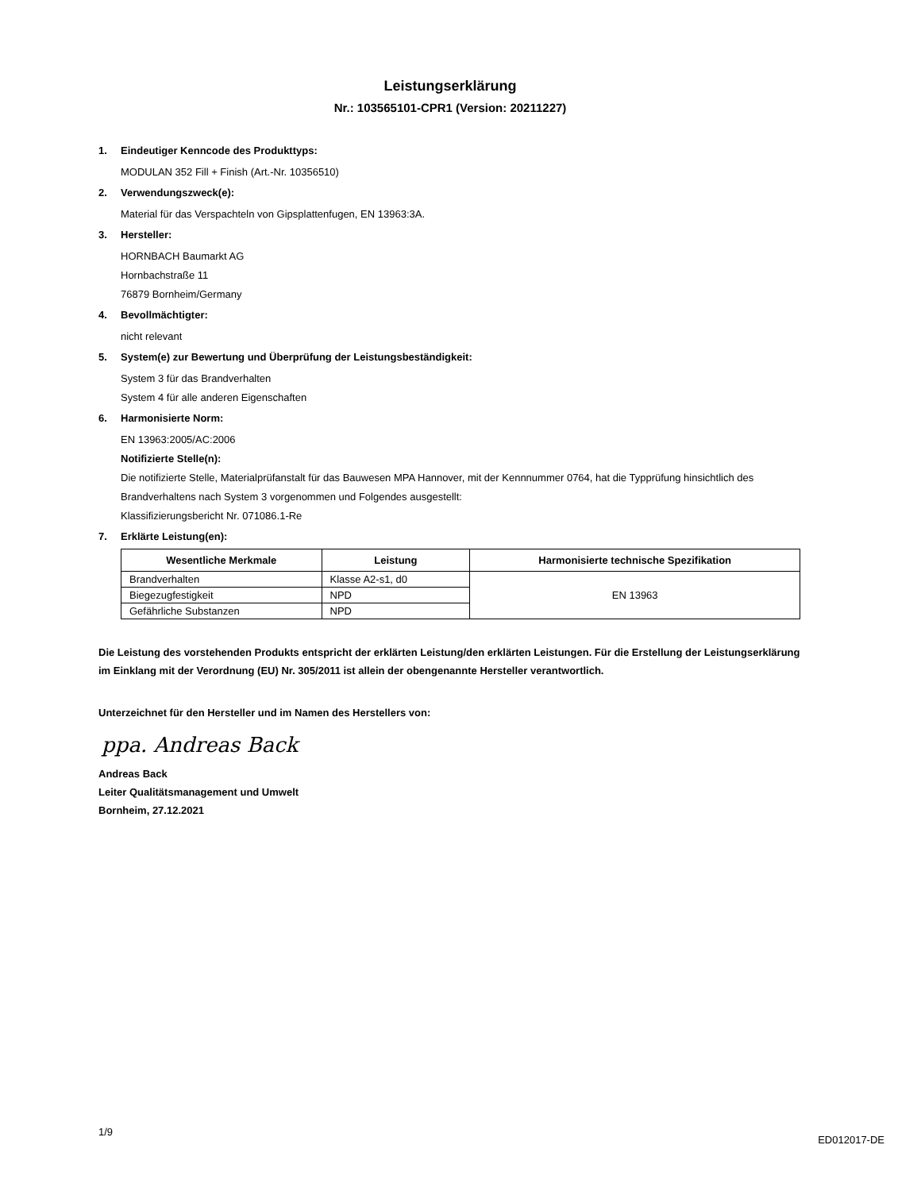Leistungserklärung
Nr.: 103565101-CPR1 (Version: 20211227)
1. Eindeutiger Kenncode des Produkttyps:
MODULAN 352 Fill + Finish (Art.-Nr. 10356510)
2. Verwendungszweck(e):
Material für das Verspachteln von Gipsplattenfugen, EN 13963:3A.
3. Hersteller:
HORNBACH Baumarkt AG
Hornbachstraße 11
76879 Bornheim/Germany
4. Bevollmächtigter:
nicht relevant
5. System(e) zur Bewertung und Überprüfung der Leistungsbeständigkeit:
System 3 für das Brandverhalten
System 4 für alle anderen Eigenschaften
6. Harmonisierte Norm:
EN 13963:2005/AC:2006
Notifizierte Stelle(n):
Die notifizierte Stelle, Materialprüfanstalt für das Bauwesen MPA Hannover, mit der Kennnummer 0764, hat die Typprüfung hinsichtlich des Brandverhaltens nach System 3 vorgenommen und Folgendes ausgestellt:
Klassifizierungsbericht Nr. 071086.1-Re
7. Erklärte Leistung(en):
| Wesentliche Merkmale | Leistung | Harmonisierte technische Spezifikation |
| --- | --- | --- |
| Brandverhalten | Klasse A2-s1, d0 | EN 13963 |
| Biegezugfestigkeit | NPD | |
| Gefährliche Substanzen | NPD | |
Die Leistung des vorstehenden Produkts entspricht der erklärten Leistung/den erklärten Leistungen. Für die Erstellung der Leistungserklärung im Einklang mit der Verordnung (EU) Nr. 305/2011 ist allein der obengenannte Hersteller verantwortlich.
Unterzeichnet für den Hersteller und im Namen des Herstellers von:
ppa. Andreas Back
Andreas Back
Leiter Qualitätsmanagement und Umwelt
Bornheim, 27.12.2021
1/9
ED012017-DE